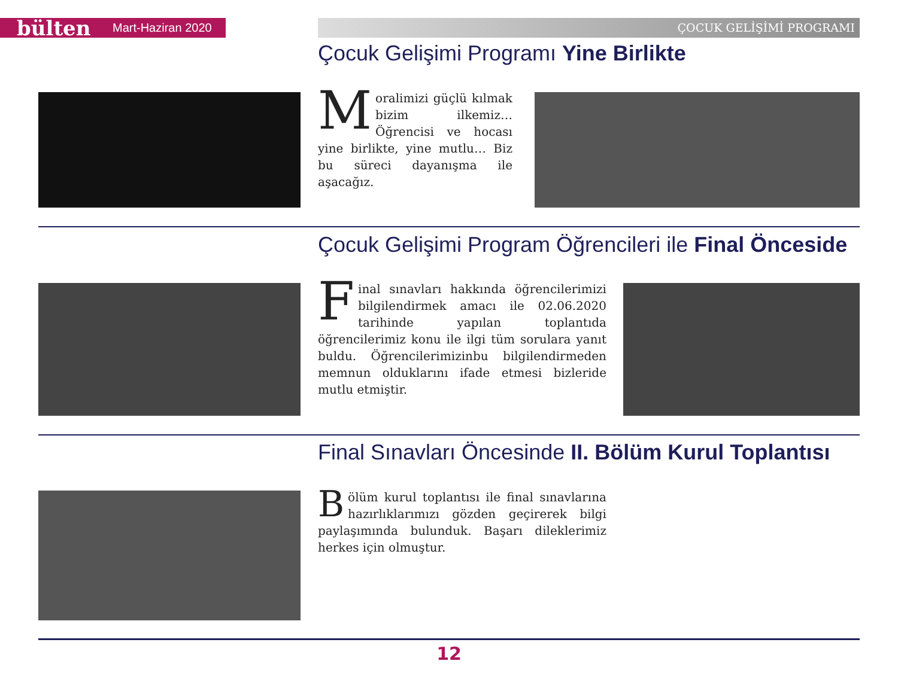bülten Mart-Haziran 2020 ÇOCUK GELİŞİMİ PROGRAMI
Çocuk Gelişimi Programı Yine Birlikte
Moralimizi güçlü kılmak bizim ilkemiz… Öğrencisi ve hocası yine birlikte, yine mutlu… Biz bu süreci dayanışma ile aşacağız.
Çocuk Gelişimi Program Öğrencileri ile Final Önceside
Final sınavları hakkında öğrencilerimizi bilgilendirmek amacı ile 02.06.2020 tarihinde yapılan toplantıda öğrencilerimiz konu ile ilgi tüm sorulara yanıt buldu. Öğrencilerimizinbu bilgilendirmeden memnun olduklarını ifade etmesi bizleride mutlu etmiştir.
Final Sınavları Öncesinde II. Bölüm Kurul Toplantısı
Bölüm kurul toplantısı ile final sınavlarına hazırlıklarımızı gözden geçirerek bilgi paylaşımında bulunduk. Başarı dileklerimiz herkes için olmuştur.
12